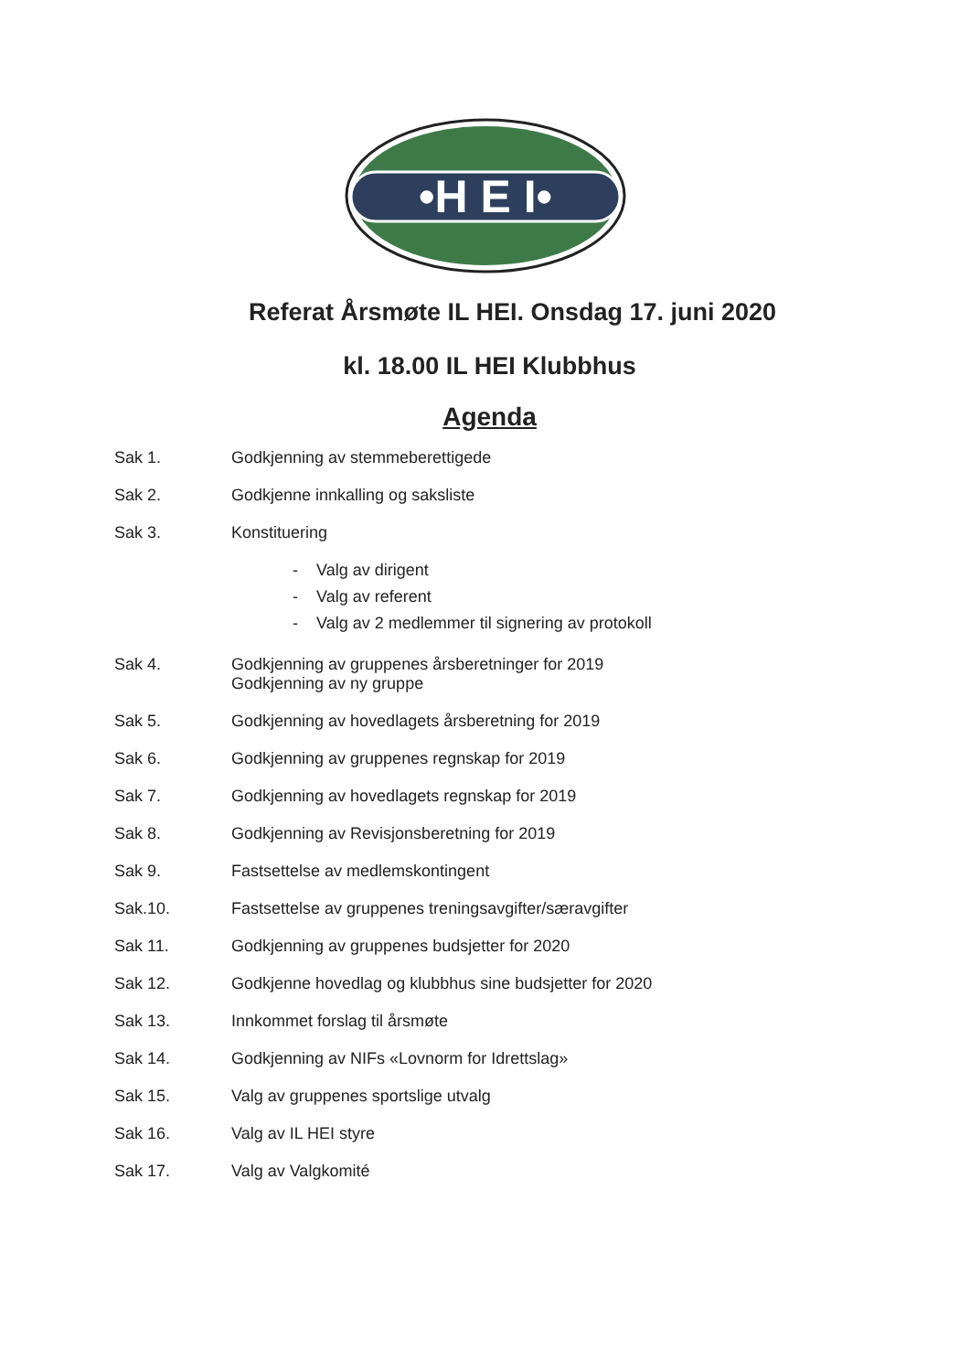•H E I•
Referat Årsmøte IL HEI. Onsdag 17. juni 2020
kl. 18.00 IL HEI Klubbhus
Agenda
Sak 1. Godkjenning av stemmeberettigede
Sak 2. Godkjenne innkalling og saksliste
Sak 3. Konstituering
- Valg av dirigent
- Valg av referent
- Valg av 2 medlemmer til signering av protokoll
Sak 4. Godkjenning av gruppenes årsberetninger for 2019
Godkjenning av ny gruppe
Sak 5. Godkjenning av hovedlagets årsberetning for 2019
Sak 6. Godkjenning av gruppenes regnskap for 2019
Sak 7. Godkjenning av hovedlagets regnskap for 2019
Sak 8. Godkjenning av Revisjonsberetning for 2019
Sak 9. Fastsettelse av medlemskontingent
Sak.10. Fastsettelse av gruppenes treningsavgifter/særavgifter
Sak 11. Godkjenning av gruppenes budsjetter for 2020
Sak 12. Godkjenne hovedlag og klubbhus sine budsjetter for 2020
Sak 13. Innkommet forslag til årsmøte
Sak 14. Godkjenning av NIFs «Lovnorm for Idrettslag»
Sak 15. Valg av gruppenes sportslige utvalg
Sak 16. Valg av IL HEI styre
Sak 17. Valg av Valgkomité